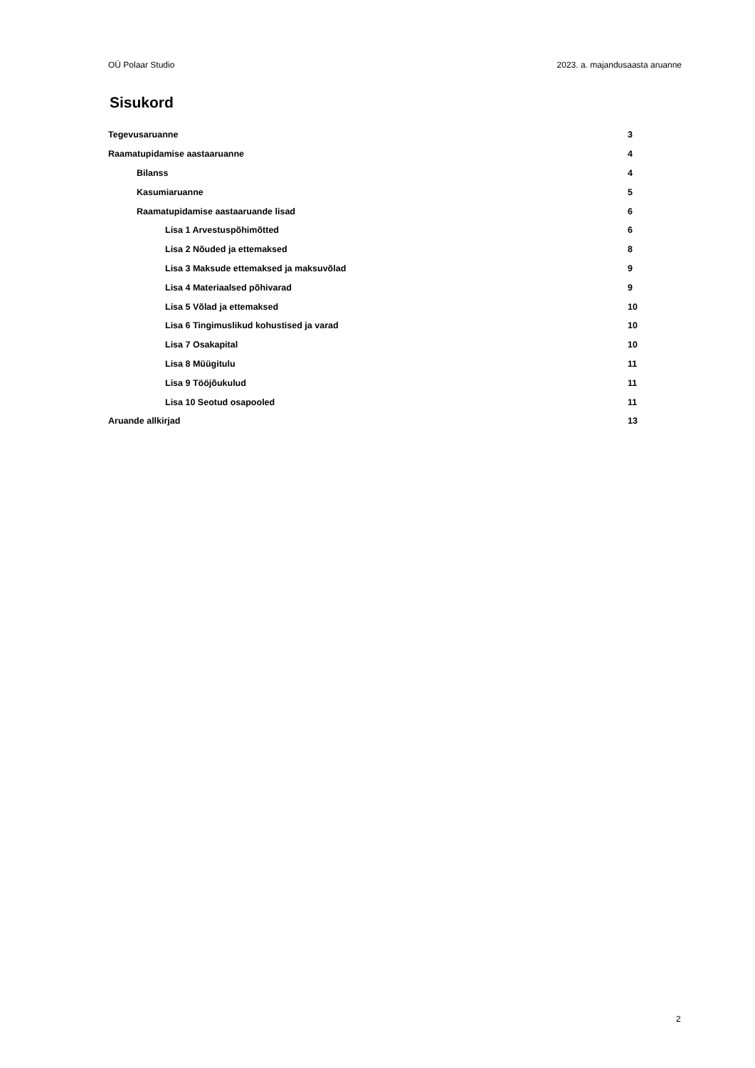OÜ Polaar Studio 2023. a. majandusaasta aruanne
Sisukord
Tegevusaruanne 3
Raamatupidamise aastaaruanne 4
Bilanss 4
Kasumiaruanne 5
Raamatupidamise aastaaruande lisad 6
Lisa 1 Arvestuspõhimõtted 6
Lisa 2 Nõuded ja ettemaksed 8
Lisa 3 Maksude ettemaksed ja maksuvõlad 9
Lisa 4 Materiaalsed põhivarad 9
Lisa 5 Võlad ja ettemaksed 10
Lisa 6 Tingimuslikud kohustised ja varad 10
Lisa 7 Osakapital 10
Lisa 8 Müügitulu 11
Lisa 9 Tööjõukulud 11
Lisa 10 Seotud osapooled 11
Aruande allkirjad 13
2